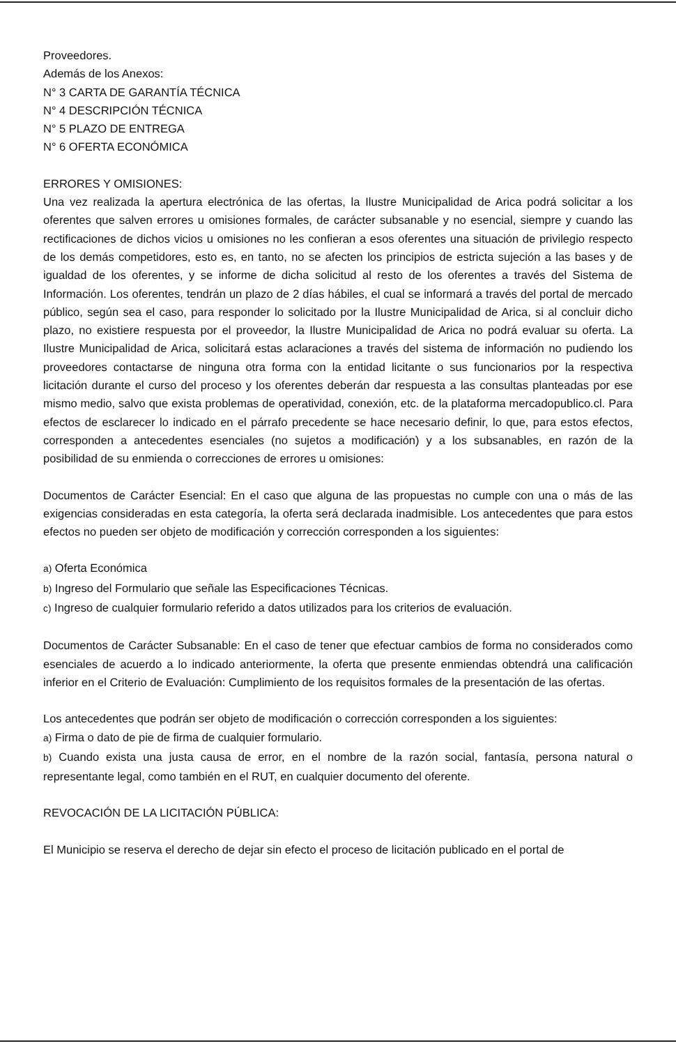Proveedores.
Además de los Anexos:
N° 3 CARTA DE GARANTÍA TÉCNICA
N° 4 DESCRIPCIÓN TÉCNICA
N° 5 PLAZO DE ENTREGA
N° 6 OFERTA ECONÓMICA
ERRORES Y OMISIONES:
Una vez realizada la apertura electrónica de las ofertas, la Ilustre Municipalidad de Arica podrá solicitar a los oferentes que salven errores u omisiones formales, de carácter subsanable y no esencial, siempre y cuando las rectificaciones de dichos vicios u omisiones no les confieran a esos oferentes una situación de privilegio respecto de los demás competidores, esto es, en tanto, no se afecten los principios de estricta sujeción a las bases y de igualdad de los oferentes, y se informe de dicha solicitud al resto de los oferentes a través del Sistema de Información. Los oferentes, tendrán un plazo de 2 días hábiles, el cual se informará a través del portal de mercado público, según sea el caso, para responder lo solicitado por la Ilustre Municipalidad de Arica, si al concluir dicho plazo, no existiere respuesta por el proveedor, la Ilustre Municipalidad de Arica no podrá evaluar su oferta. La Ilustre Municipalidad de Arica, solicitará estas aclaraciones a través del sistema de información no pudiendo los proveedores contactarse de ninguna otra forma con la entidad licitante o sus funcionarios por la respectiva licitación durante el curso del proceso y los oferentes deberán dar respuesta a las consultas planteadas por ese mismo medio, salvo que exista problemas de operatividad, conexión, etc. de la plataforma mercadopublico.cl. Para efectos de esclarecer lo indicado en el párrafo precedente se hace necesario definir, lo que, para estos efectos, corresponden a antecedentes esenciales (no sujetos a modificación) y a los subsanables, en razón de la posibilidad de su enmienda o correcciones de errores u omisiones:
Documentos de Carácter Esencial: En el caso que alguna de las propuestas no cumple con una o más de las exigencias consideradas en esta categoría, la oferta será declarada inadmisible. Los antecedentes que para estos efectos no pueden ser objeto de modificación y corrección corresponden a los siguientes:
a) Oferta Económica
b) Ingreso del Formulario que señale las Especificaciones Técnicas.
c) Ingreso de cualquier formulario referido a datos utilizados para los criterios de evaluación.
Documentos de Carácter Subsanable: En el caso de tener que efectuar cambios de forma no considerados como esenciales de acuerdo a lo indicado anteriormente, la oferta que presente enmiendas obtendrá una calificación inferior en el Criterio de Evaluación: Cumplimiento de los requisitos formales de la presentación de las ofertas.
Los antecedentes que podrán ser objeto de modificación o corrección corresponden a los siguientes:
a) Firma o dato de pie de firma de cualquier formulario.
b) Cuando exista una justa causa de error, en el nombre de la razón social, fantasía, persona natural o representante legal, como también en el RUT, en cualquier documento del oferente.
REVOCACIÓN DE LA LICITACIÓN PÚBLICA:
El Municipio se reserva el derecho de dejar sin efecto el proceso de licitación publicado en el portal de